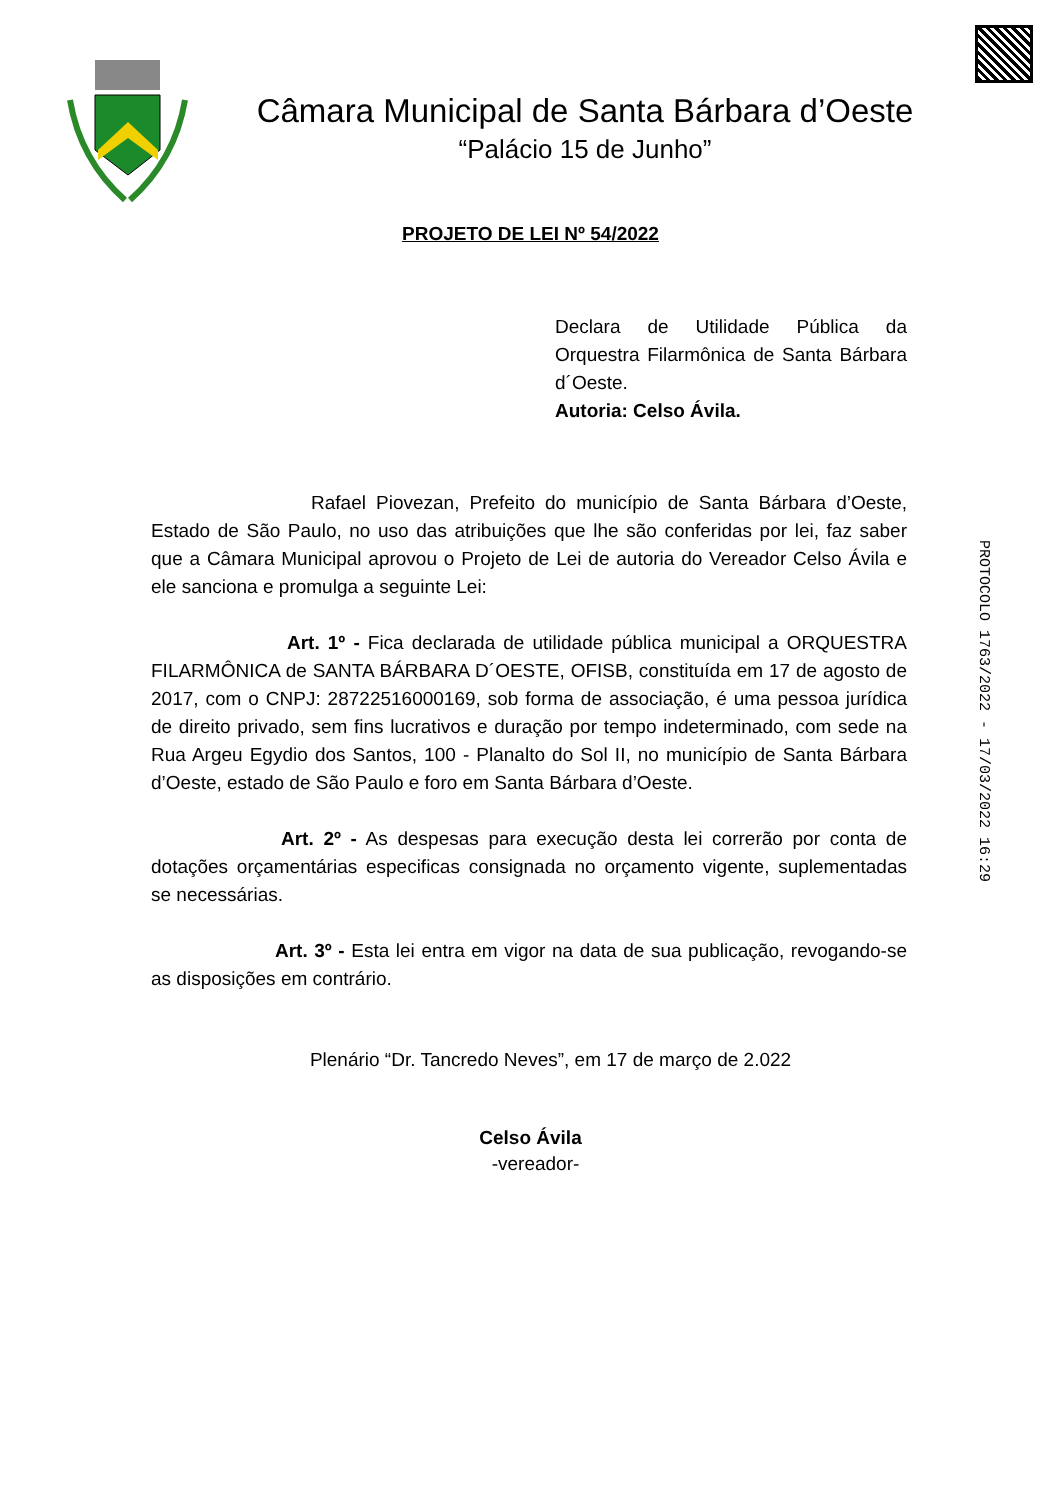Câmara Municipal de Santa Bárbara d’Oeste
“Palácio 15 de Junho”
PROJETO DE LEI Nº 54/2022
Declara de Utilidade Pública da Orquestra Filarmônica de Santa Bárbara d´Oeste.
Autoria: Celso Ávila.
Rafael Piovezan, Prefeito do município de Santa Bárbara d’Oeste, Estado de São Paulo, no uso das atribuições que lhe são conferidas por lei, faz saber que a Câmara Municipal aprovou o Projeto de Lei de autoria do Vereador Celso Ávila e ele sanciona e promulga a seguinte Lei:
Art. 1º - Fica declarada de utilidade pública municipal a ORQUESTRA FILARMÔNICA de SANTA BÁRBARA D´OESTE, OFISB, constituída em 17 de agosto de 2017, com o CNPJ: 28722516000169, sob forma de associação, é uma pessoa jurídica de direito privado, sem fins lucrativos e duração por tempo indeterminado, com sede na Rua Argeu Egydio dos Santos, 100 - Planalto do Sol II, no município de Santa Bárbara d’Oeste, estado de São Paulo e foro em Santa Bárbara d’Oeste.
Art. 2º - As despesas para execução desta lei correrão por conta de dotações orçamentárias especificas consignada no orçamento vigente, suplementadas se necessárias.
Art. 3º - Esta lei entra em vigor na data de sua publicação, revogando-se as disposições em contrário.
Plenário “Dr. Tancredo Neves”, em 17 de março de 2.022
Celso Ávila
-vereador-
PROTOCOLO 1763/2022 - 17/03/2022 16:29